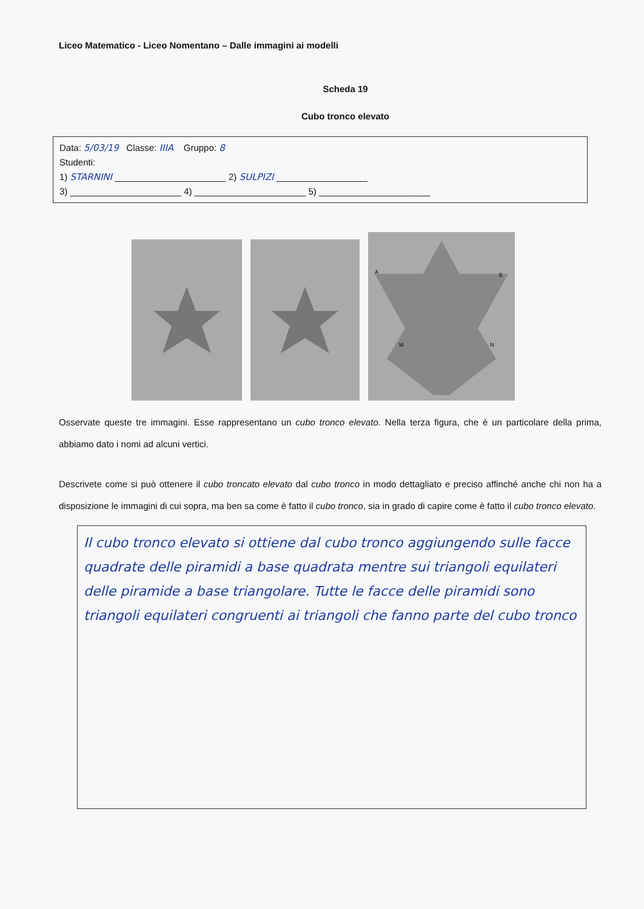Liceo Matematico - Liceo Nomentano – Dalle immagini ai modelli
Scheda 19
Cubo tronco elevato
Data: 5/03/19 Classe: IIIA Gruppo: 8
Studenti:
1) STARNINI ______________________ 2) SULPIZI __________________
3) ______________________ 4) ______________________ 5) ______________________
A
E
M
N
Osservate queste tre immagini. Esse rappresentano un cubo tronco elevato. Nella terza figura, che è un particolare della prima, abbiamo dato i nomi ad alcuni vertici.
Descrivete come si può ottenere il cubo troncato elevato dal cubo tronco in modo dettagliato e preciso affinché anche chi non ha a disposizione le immagini di cui sopra, ma ben sa come è fatto il cubo tronco, sia in grado di capire come è fatto il cubo tronco elevato.
Il cubo tronco elevato si ottiene dal cubo tronco aggiungendo sulle facce quadrate delle piramidi a base quadrata mentre sui triangoli equilateri delle piramide a base triangolare. Tutte le facce delle piramidi sono triangoli equilateri congruenti ai triangoli che fanno parte del cubo tronco